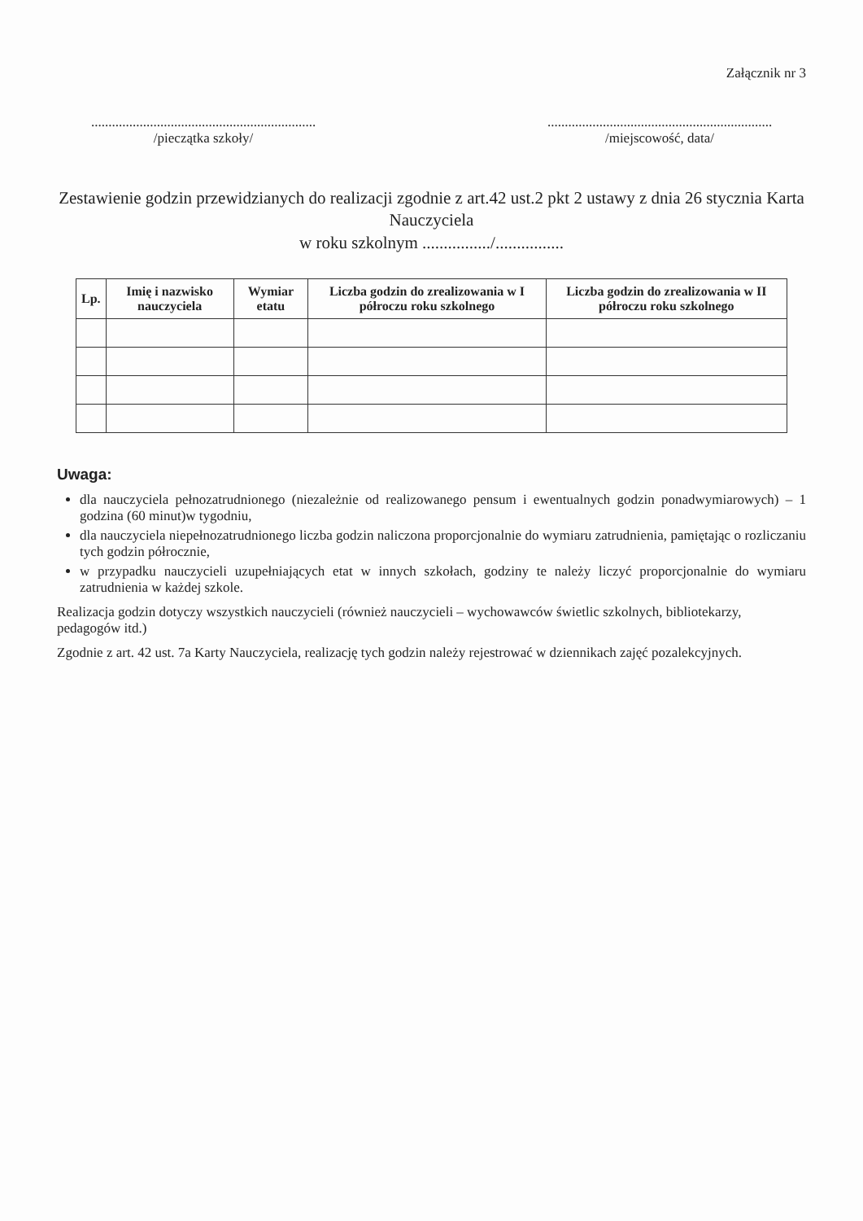Załącznik nr 3
.................................................................
/pieczątka szkoły/
.................................................................
/miejscowość, data/
Zestawienie godzin przewidzianych do realizacji zgodnie z art.42 ust.2 pkt 2 ustawy z dnia 26 stycznia Karta Nauczyciela
w roku szkolnym ................/................
| Lp. | Imię i nazwisko nauczyciela | Wymiar etatu | Liczba godzin do zrealizowania w I półroczu roku szkolnego | Liczba godzin do zrealizowania w II półroczu roku szkolnego |
| --- | --- | --- | --- | --- |
Uwaga:
dla nauczyciela pełnozatrudnionego (niezależnie od realizowanego pensum i ewentualnych godzin ponadwymiarowych) – 1 godzina (60 minut)w tygodniu,
dla nauczyciela niepełnozatrudnionego liczba godzin naliczona proporcjonalnie do wymiaru zatrudnienia, pamiętając o rozliczaniu tych godzin półrocznie,
w przypadku nauczycieli uzupełniających etat w innych szkołach, godziny te należy liczyć proporcjonalnie do wymiaru zatrudnienia w każdej szkole.
Realizacja godzin dotyczy wszystkich nauczycieli (również nauczycieli – wychowawców świetlic szkolnych, bibliotekarzy, pedagogów itd.)
Zgodnie z art. 42 ust. 7a Karty Nauczyciela, realizację tych godzin należy rejestrować w dziennikach zajęć pozalekcyjnych.